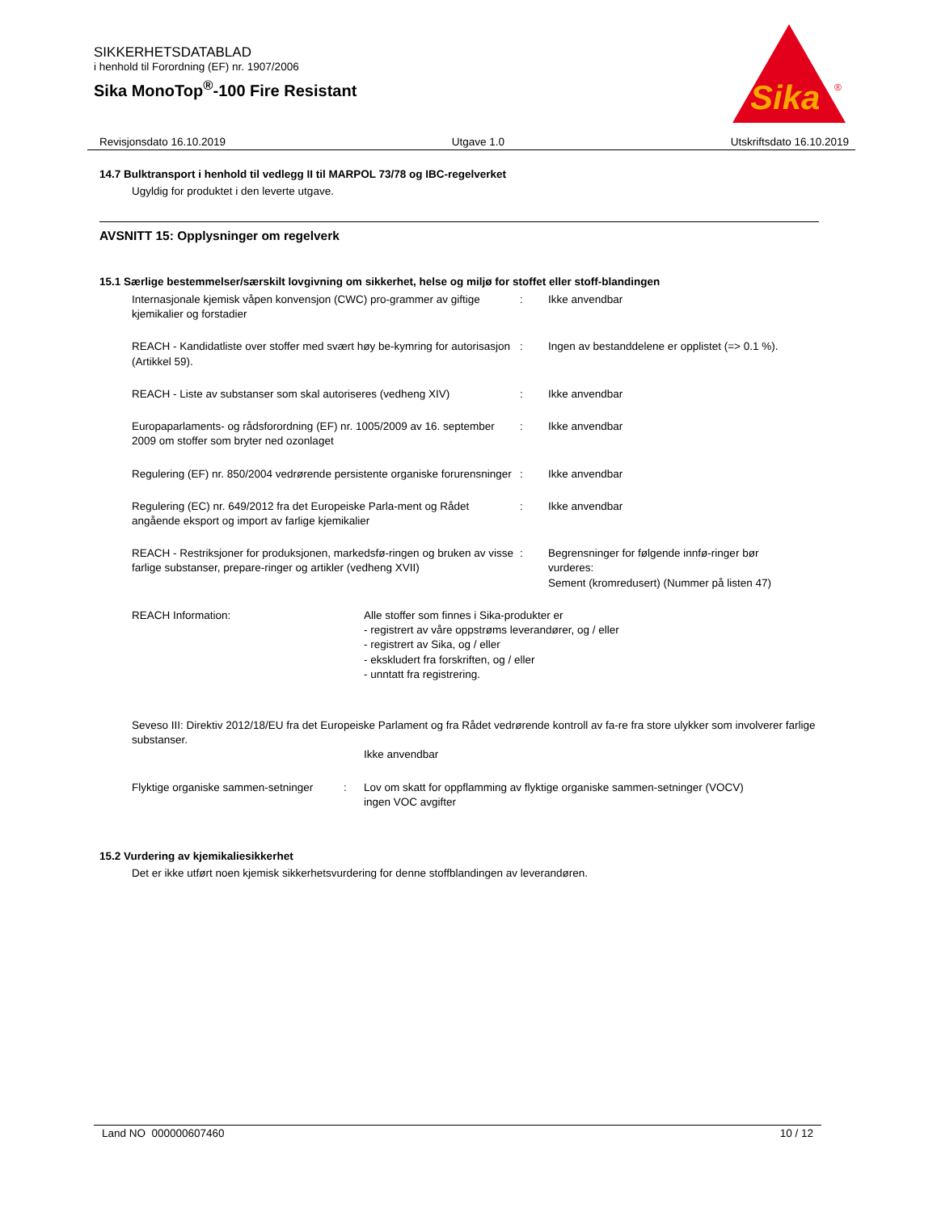SIKKERHETSDATABLAD
i henhold til Forordning (EF) nr. 1907/2006
Sika MonoTop<sup>®</sup>-100 Fire Resistant
Sika
®
Revisjonsdato 16.10.2019 Utgave 1.0 Utskriftsdato 16.10.2019
14.7 Bulktransport i henhold til vedlegg II til MARPOL 73/78 og IBC-regelverket
Ugyldig for produktet i den leverte utgave.
AVSNITT 15: Opplysninger om regelverk
15.1 Særlige bestemmelser/særskilt lovgivning om sikkerhet, helse og miljø for stoffet eller stoff-blandingen
Internasjonale kjemisk våpen konvensjon (CWC) pro-grammer av giftige kjemikalier og forstadier
: Ikke anvendbar
REACH - Kandidatliste over stoffer med svært høy be-kymring for autorisasjon (Artikkel 59).
: Ingen av bestanddelene er opplistet (=> 0.1 %).
REACH - Liste av substanser som skal autoriseres (vedheng XIV)
: Ikke anvendbar
Europaparlaments- og rådsforordning (EF) nr. 1005/2009 av 16. september 2009 om stoffer som bryter ned ozonlaget
: Ikke anvendbar
Regulering (EF) nr. 850/2004 vedrørende persistente organiske forurensninger
: Ikke anvendbar
Regulering (EC) nr. 649/2012 fra det Europeiske Parla-ment og Rådet angående eksport og import av farlige kjemikalier
: Ikke anvendbar
REACH - Restriksjoner for produksjonen, markedsfø-ringen og bruken av visse farlige substanser, prepare-ringer og artikler (vedheng XVII)
: Begrensninger for følgende innfø-ringer bør vurderes:
Sement (kromredusert) (Nummer på listen 47)
REACH Information: Alle stoffer som finnes i Sika-produkter er
- registrert av våre oppstrøms leverandører, og / eller
- registrert av Sika, og / eller
- ekskludert fra forskriften, og / eller
- unntatt fra registrering.
Seveso III: Direktiv 2012/18/EU fra det Europeiske Parlament og fra Rådet vedrørende kontroll av fa-re fra store ulykker som involverer farlige substanser.
Ikke anvendbar
Flyktige organiske sammen-setninger
: Lov om skatt for oppflamming av flyktige organiske sammen-setninger (VOCV)
ingen VOC avgifter
15.2 Vurdering av kjemikaliesikkerhet
Det er ikke utført noen kjemisk sikkerhetsvurdering for denne stoffblandingen av leverandøren.
Land NO 000000607460 10 / 12